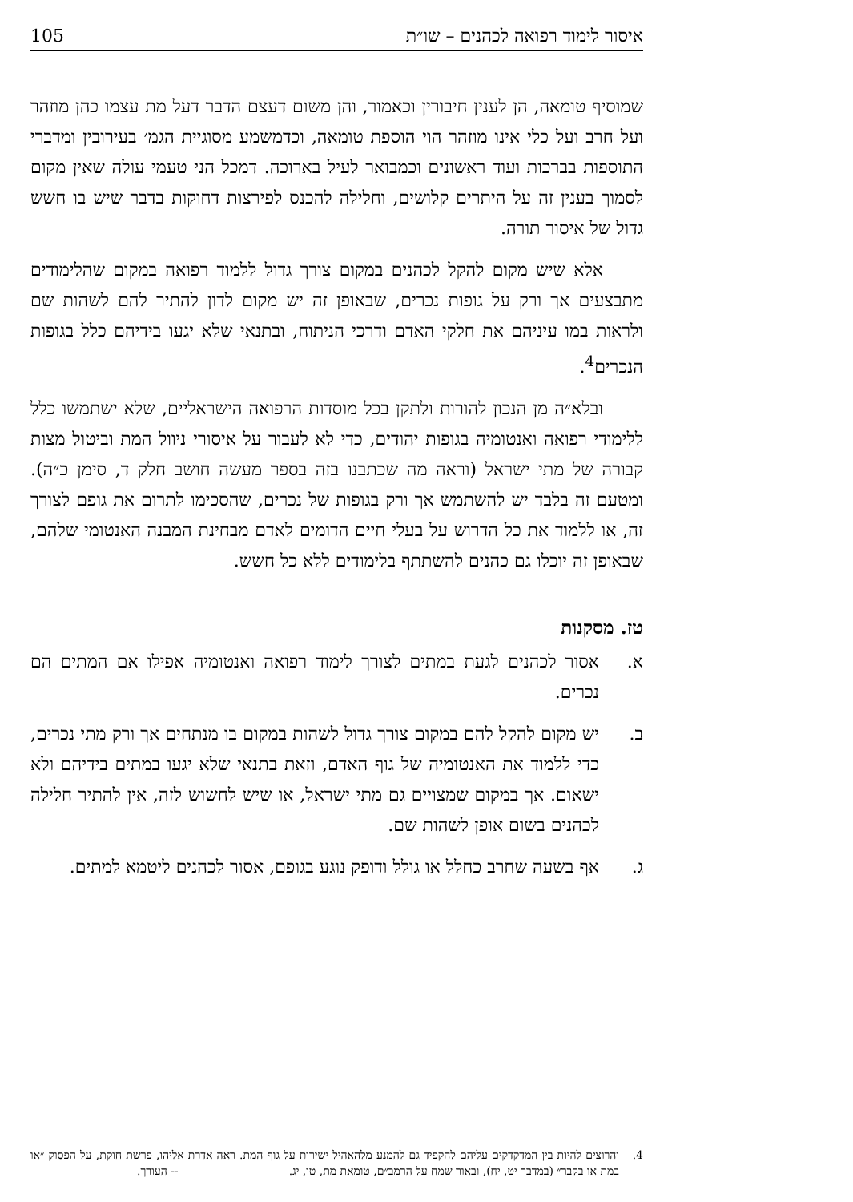איסור לימוד רפואה לכהנים – שו״ת 105
שמוסיף טומאה, הן לענין חיבורין וכאמור, והן משום דעצם הדבר דעל מת עצמו כהן מוזהר ועל חרב ועל כלי אינו מוזהר הוי הוספת טומאה, וכדמשמע מסוגיית הגמ׳ בעירובין ומדברי התוספות בברכות ועוד ראשונים וכמבואר לעיל בארוכה. דמכל הני טעמי עולה שאין מקום לסמוך בענין זה על היתרים קלושים, וחלילה להכנס לפירצות דחוקות בדבר שיש בו חשש גדול של איסור תורה.
אלא שיש מקום להקל לכהנים במקום צורך גדול ללמוד רפואה במקום שהלימודים מתבצעים אך ורק על גופות נכרים, שבאופן זה יש מקום לדון להתיר להם לשהות שם ולראות במו עיניהם את חלקי האדם ודרכי הניתוח, ובתנאי שלא יגעו בידיהם כלל בגופות הנכרים<sup>4</sup>.
ובלא״ה מן הנכון להורות ולתקן בכל מוסדות הרפואה הישראליים, שלא ישתמשו כלל ללימודי רפואה ואנטומיה בגופות יהודים, כדי לא לעבור על איסורי ניוול המת וביטול מצות קבורה של מתי ישראל (וראה מה שכתבנו בזה בספר מעשה חושב חלק ד, סימן כ״ה). ומטעם זה בלבד יש להשתמש אך ורק בגופות של נכרים, שהסכימו לתרום את גופם לצורך זה, או ללמוד את כל הדרוש על בעלי חיים הדומים לאדם מבחינת המבנה האנטומי שלהם, שבאופן זה יוכלו גם כהנים להשתתף בלימודים ללא כל חשש.
טז. מסקנות
א. אסור לכהנים לגעת במתים לצורך לימוד רפואה ואנטומיה אפילו אם המתים הם נכרים.
ב. יש מקום להקל להם במקום צורך גדול לשהות במקום בו מנתחים אך ורק מתי נכרים, כדי ללמוד את האנטומיה של גוף האדם, וזאת בתנאי שלא יגעו במתים בידיהם ולא ישאום. אך במקום שמצויים גם מתי ישראל, או שיש לחשוש לזה, אין להתיר חלילה לכהנים בשום אופן לשהות שם.
ג. אף בשעה שחרב כחלל או גולל ודופק נוגע בגופם, אסור לכהנים ליטמא למתים.
4. והרוצים להיות בין המדקדקים עליהם להקפיד גם להמנע מלהאהיל ישירות על גוף המת. ראה אדרת אליהו, פרשת חוקת, על הפסוק ״או במת או בקבר״ (במדבר יט, יח), ובאור שמח על הרמב״ם, טומאת מת, טו, יג. -- העורך.